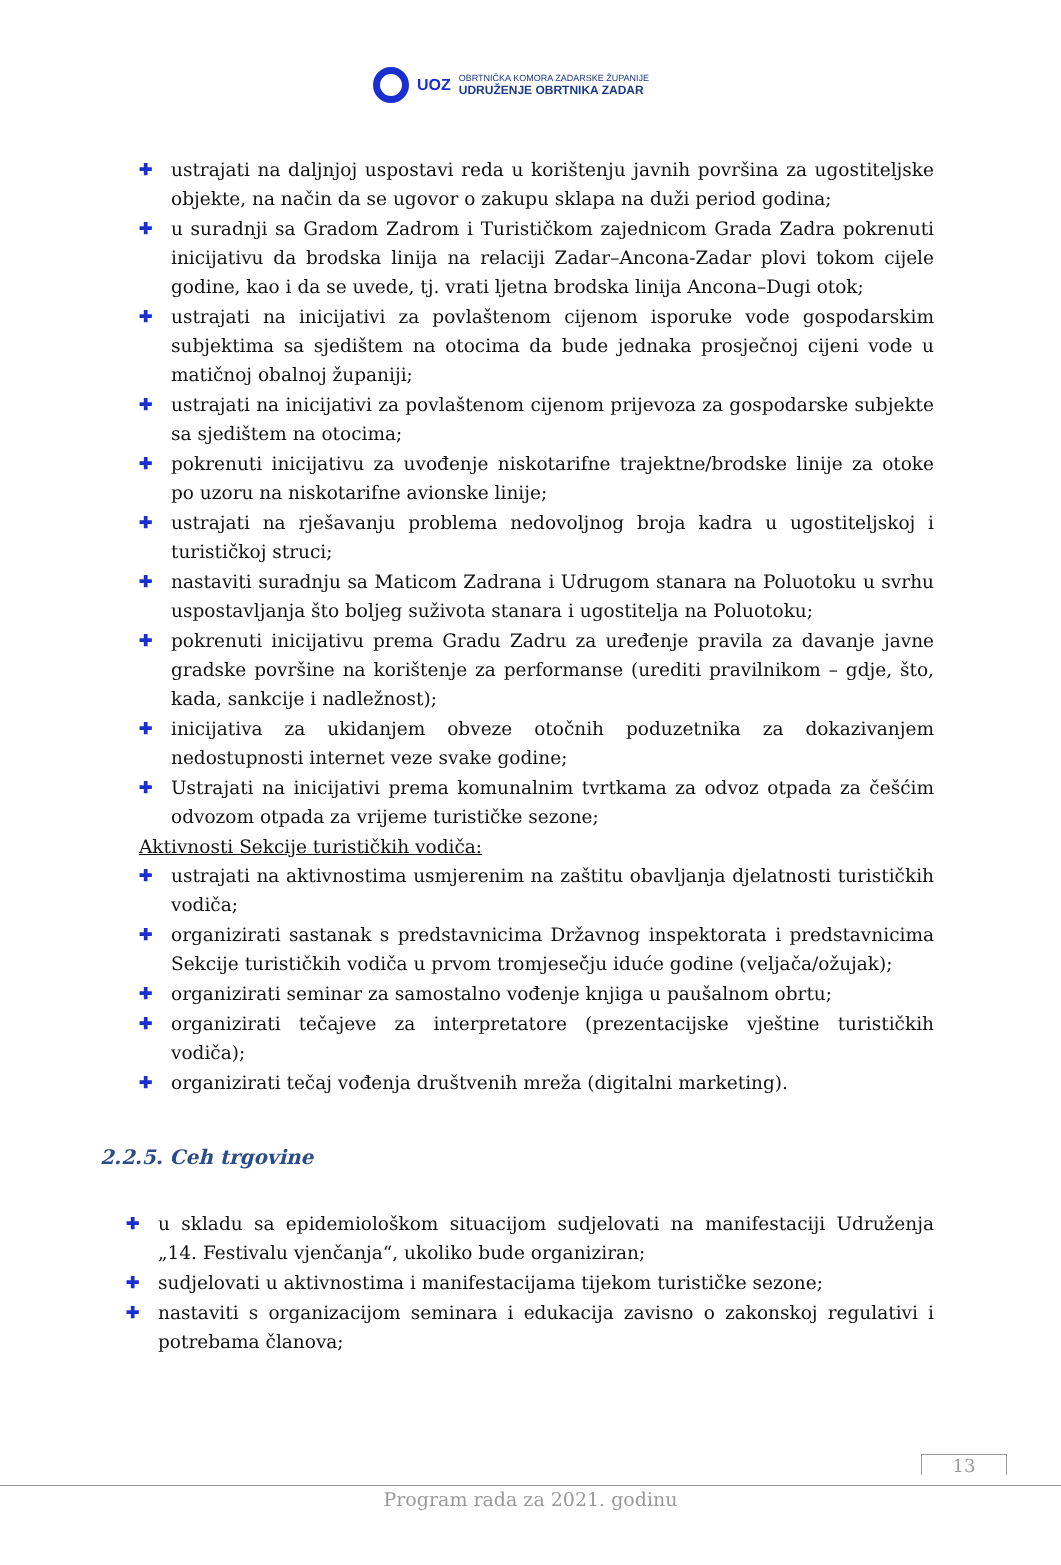UOZ
OBRTNIČKA KOMORA ZADARSKE ŽUPANIJE
UDRUŽENJE OBRTNIKA ZADAR
✚ ustrajati na daljnjoj uspostavi reda u korištenju javnih površina za ugostiteljske objekte, na način da se ugovor o zakupu sklapa na duži period godina;
✚ u suradnji sa Gradom Zadrom i Turističkom zajednicom Grada Zadra pokrenuti inicijativu da brodska linija na relaciji Zadar–Ancona-Zadar plovi tokom cijele godine, kao i da se uvede, tj. vrati ljetna brodska linija Ancona–Dugi otok;
✚ ustrajati na inicijativi za povlaštenom cijenom isporuke vode gospodarskim subjektima sa sjedištem na otocima da bude jednaka prosječnoj cijeni vode u matičnoj obalnoj županiji;
✚ ustrajati na inicijativi za povlaštenom cijenom prijevoza za gospodarske subjekte sa sjedištem na otocima;
✚ pokrenuti inicijativu za uvođenje niskotarifne trajektne/brodske linije za otoke po uzoru na niskotarifne avionske linije;
✚ ustrajati na rješavanju problema nedovoljnog broja kadra u ugostiteljskoj i turističkoj struci;
✚ nastaviti suradnju sa Maticom Zadrana i Udrugom stanara na Poluotoku u svrhu uspostavljanja što boljeg suživota stanara i ugostitelja na Poluotoku;
✚ pokrenuti inicijativu prema Gradu Zadru za uređenje pravila za davanje javne gradske površine na korištenje za performanse (urediti pravilnikom – gdje, što, kada, sankcije i nadležnost);
✚ inicijativa za ukidanjem obveze otočnih poduzetnika za dokazivanjem nedostupnosti internet veze svake godine;
✚ Ustrajati na inicijativi prema komunalnim tvrtkama za odvoz otpada za češćim odvozom otpada za vrijeme turističke sezone;
Aktivnosti Sekcije turističkih vodiča:
✚ ustrajati na aktivnostima usmjerenim na zaštitu obavljanja djelatnosti turističkih vodiča;
✚ organizirati sastanak s predstavnicima Državnog inspektorata i predstavnicima Sekcije turističkih vodiča u prvom tromjesečju iduće godine (veljača/ožujak);
✚ organizirati seminar za samostalno vođenje knjiga u paušalnom obrtu;
✚ organizirati tečajeve za interpretatore (prezentacijske vještine turističkih vodiča);
✚ organizirati tečaj vođenja društvenih mreža (digitalni marketing).
2.2.5. Ceh trgovine
✚ u skladu sa epidemiološkom situacijom sudjelovati na manifestaciji Udruženja „14. Festivalu vjenčanja“, ukoliko bude organiziran;
✚ sudjelovati u aktivnostima i manifestacijama tijekom turističke sezone;
✚ nastaviti s organizacijom seminara i edukacija zavisno o zakonskoj regulativi i potrebama članova;
13
Program rada za 2021. godinu